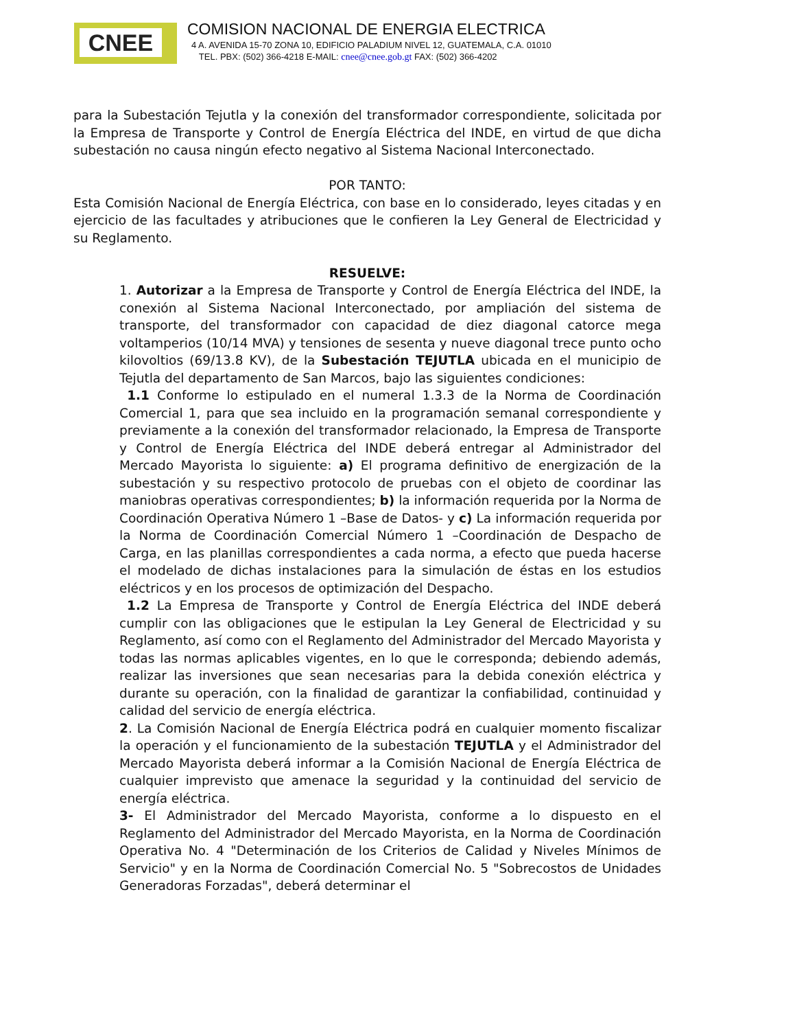CNEE
COMISION NACIONAL DE ENERGIA ELECTRICA
4 A. AVENIDA 15-70 ZONA 10, EDIFICIO PALADIUM NIVEL 12, GUATEMALA, C.A. 01010
TEL. PBX: (502) 366-4218 E-MAIL: cnee@cnee.gob.gt FAX: (502) 366-4202
para la Subestación Tejutla y la conexión del transformador correspondiente, solicitada por la Empresa de Transporte y Control de Energía Eléctrica del INDE, en virtud de que dicha subestación no causa ningún efecto negativo al Sistema Nacional Interconectado.
POR TANTO:
Esta Comisión Nacional de Energía Eléctrica, con base en lo considerado, leyes citadas y en ejercicio de las facultades y atribuciones que le confieren la Ley General de Electricidad y su Reglamento.
RESUELVE:
1. Autorizar a la Empresa de Transporte y Control de Energía Eléctrica del INDE, la conexión al Sistema Nacional Interconectado, por ampliación del sistema de transporte, del transformador con capacidad de diez diagonal catorce mega voltamperios (10/14 MVA) y tensiones de sesenta y nueve diagonal trece punto ocho kilovoltios (69/13.8 KV), de la Subestación TEJUTLA ubicada en el municipio de Tejutla del departamento de San Marcos, bajo las siguientes condiciones:
1.1 Conforme lo estipulado en el numeral 1.3.3 de la Norma de Coordinación Comercial 1, para que sea incluido en la programación semanal correspondiente y previamente a la conexión del transformador relacionado, la Empresa de Transporte y Control de Energía Eléctrica del INDE deberá entregar al Administrador del Mercado Mayorista lo siguiente: a) El programa definitivo de energización de la subestación y su respectivo protocolo de pruebas con el objeto de coordinar las maniobras operativas correspondientes; b) la información requerida por la Norma de Coordinación Operativa Número 1 –Base de Datos- y c) La información requerida por la Norma de Coordinación Comercial Número 1 –Coordinación de Despacho de Carga, en las planillas correspondientes a cada norma, a efecto que pueda hacerse el modelado de dichas instalaciones para la simulación de éstas en los estudios eléctricos y en los procesos de optimización del Despacho.
1.2 La Empresa de Transporte y Control de Energía Eléctrica del INDE deberá cumplir con las obligaciones que le estipulan la Ley General de Electricidad y su Reglamento, así como con el Reglamento del Administrador del Mercado Mayorista y todas las normas aplicables vigentes, en lo que le corresponda; debiendo además, realizar las inversiones que sean necesarias para la debida conexión eléctrica y durante su operación, con la finalidad de garantizar la confiabilidad, continuidad y calidad del servicio de energía eléctrica.
2. La Comisión Nacional de Energía Eléctrica podrá en cualquier momento fiscalizar la operación y el funcionamiento de la subestación TEJUTLA y el Administrador del Mercado Mayorista deberá informar a la Comisión Nacional de Energía Eléctrica de cualquier imprevisto que amenace la seguridad y la continuidad del servicio de energía eléctrica.
3- El Administrador del Mercado Mayorista, conforme a lo dispuesto en el Reglamento del Administrador del Mercado Mayorista, en la Norma de Coordinación Operativa No. 4 "Determinación de los Criterios de Calidad y Niveles Mínimos de Servicio" y en la Norma de Coordinación Comercial No. 5 "Sobrecostos de Unidades Generadoras Forzadas", deberá determinar el